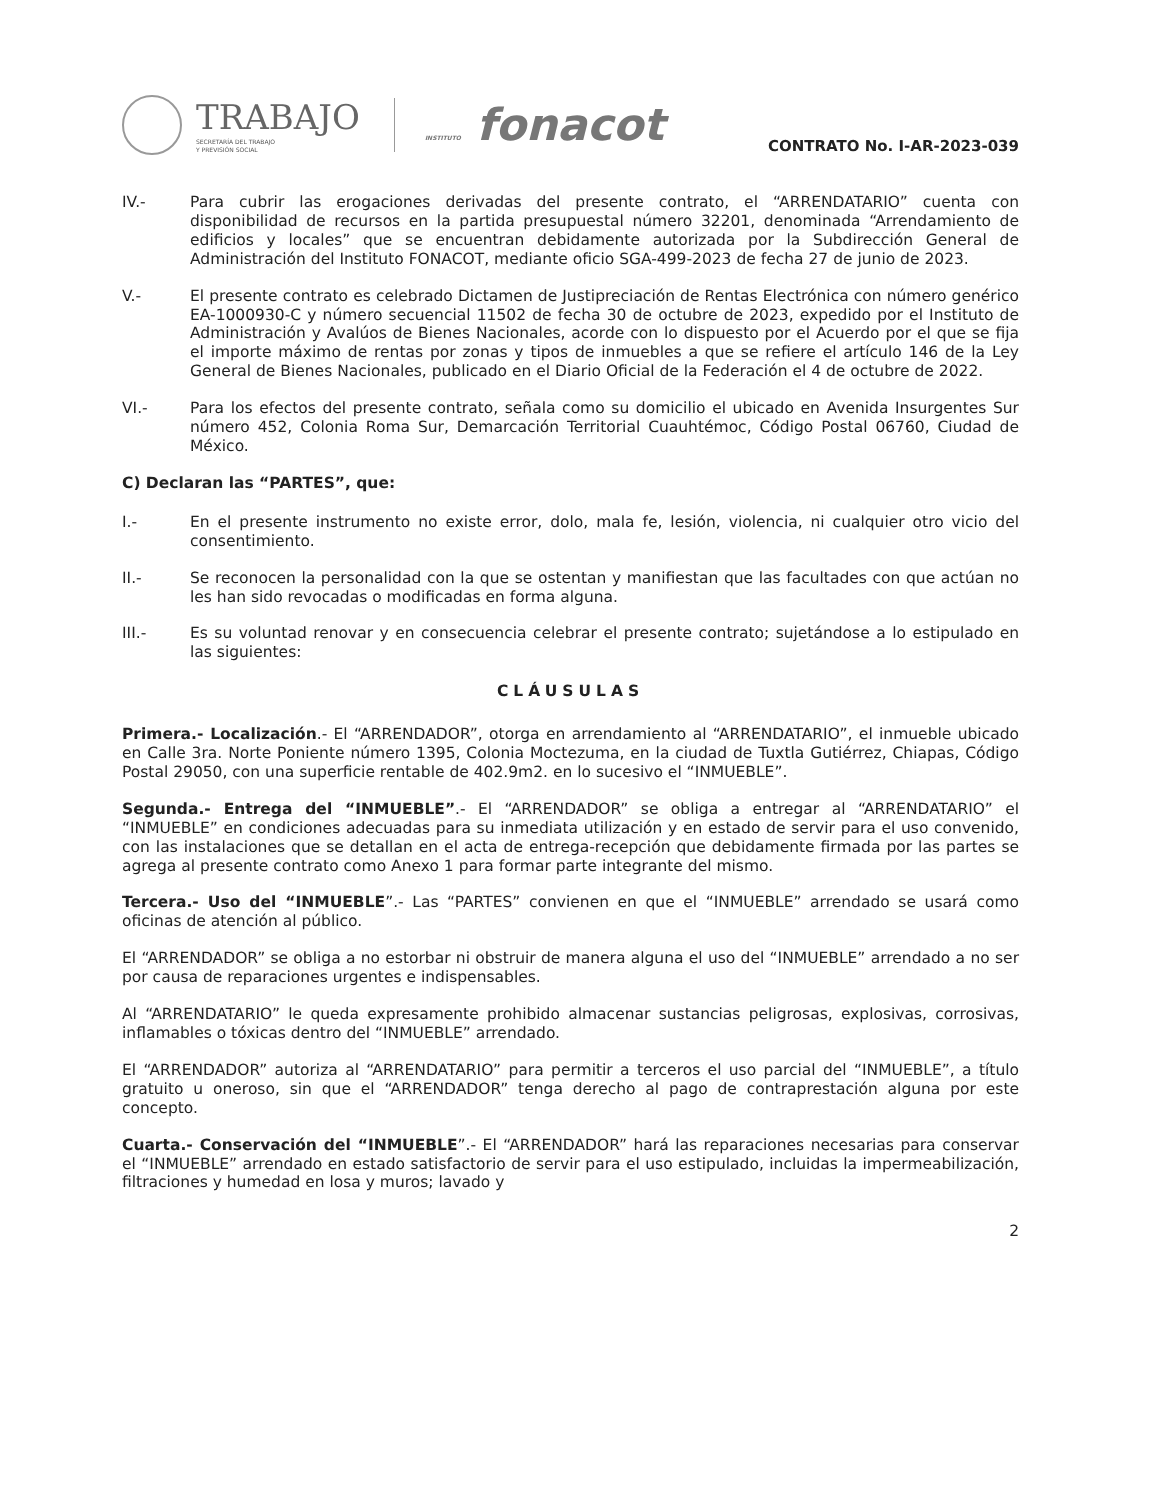TRABAJO
SECRETARÍA DEL TRABAJO
Y PREVISIÓN SOCIAL
INSTITUTO fonacot
CONTRATO No. I-AR-2023-039
IV.- Para cubrir las erogaciones derivadas del presente contrato, el “ARRENDATARIO” cuenta con disponibilidad de recursos en la partida presupuestal número 32201, denominada “Arrendamiento de edificios y locales” que se encuentran debidamente autorizada por la Subdirección General de Administración del Instituto FONACOT, mediante oficio SGA-499-2023 de fecha 27 de junio de 2023.
V.- El presente contrato es celebrado Dictamen de Justipreciación de Rentas Electrónica con número genérico EA-1000930-C y número secuencial 11502 de fecha 30 de octubre de 2023, expedido por el Instituto de Administración y Avalúos de Bienes Nacionales, acorde con lo dispuesto por el Acuerdo por el que se fija el importe máximo de rentas por zonas y tipos de inmuebles a que se refiere el artículo 146 de la Ley General de Bienes Nacionales, publicado en el Diario Oficial de la Federación el 4 de octubre de 2022.
VI.- Para los efectos del presente contrato, señala como su domicilio el ubicado en Avenida Insurgentes Sur número 452, Colonia Roma Sur, Demarcación Territorial Cuauhtémoc, Código Postal 06760, Ciudad de México.
C) Declaran las “PARTES”, que:
I.- En el presente instrumento no existe error, dolo, mala fe, lesión, violencia, ni cualquier otro vicio del consentimiento.
II.- Se reconocen la personalidad con la que se ostentan y manifiestan que las facultades con que actúan no les han sido revocadas o modificadas en forma alguna.
III.- Es su voluntad renovar y en consecuencia celebrar el presente contrato; sujetándose a lo estipulado en las siguientes:
CLÁUSULAS
Primera.- Localización.- El “ARRENDADOR”, otorga en arrendamiento al “ARRENDATARIO”, el inmueble ubicado en Calle 3ra. Norte Poniente número 1395, Colonia Moctezuma, en la ciudad de Tuxtla Gutiérrez, Chiapas, Código Postal 29050, con una superficie rentable de 402.9m2. en lo sucesivo el “INMUEBLE”.
Segunda.- Entrega del “INMUEBLE”.- El “ARRENDADOR” se obliga a entregar al “ARRENDATARIO” el “INMUEBLE” en condiciones adecuadas para su inmediata utilización y en estado de servir para el uso convenido, con las instalaciones que se detallan en el acta de entrega-recepción que debidamente firmada por las partes se agrega al presente contrato como Anexo 1 para formar parte integrante del mismo.
Tercera.- Uso del “INMUEBLE”.- Las “PARTES” convienen en que el “INMUEBLE” arrendado se usará como oficinas de atención al público.
El “ARRENDADOR” se obliga a no estorbar ni obstruir de manera alguna el uso del “INMUEBLE” arrendado a no ser por causa de reparaciones urgentes e indispensables.
Al “ARRENDATARIO” le queda expresamente prohibido almacenar sustancias peligrosas, explosivas, corrosivas, inflamables o tóxicas dentro del “INMUEBLE” arrendado.
El “ARRENDADOR” autoriza al “ARRENDATARIO” para permitir a terceros el uso parcial del “INMUEBLE”, a título gratuito u oneroso, sin que el “ARRENDADOR” tenga derecho al pago de contraprestación alguna por este concepto.
Cuarta.- Conservación del “INMUEBLE”.- El “ARRENDADOR” hará las reparaciones necesarias para conservar el “INMUEBLE” arrendado en estado satisfactorio de servir para el uso estipulado, incluidas la impermeabilización, filtraciones y humedad en losa y muros; lavado y
2